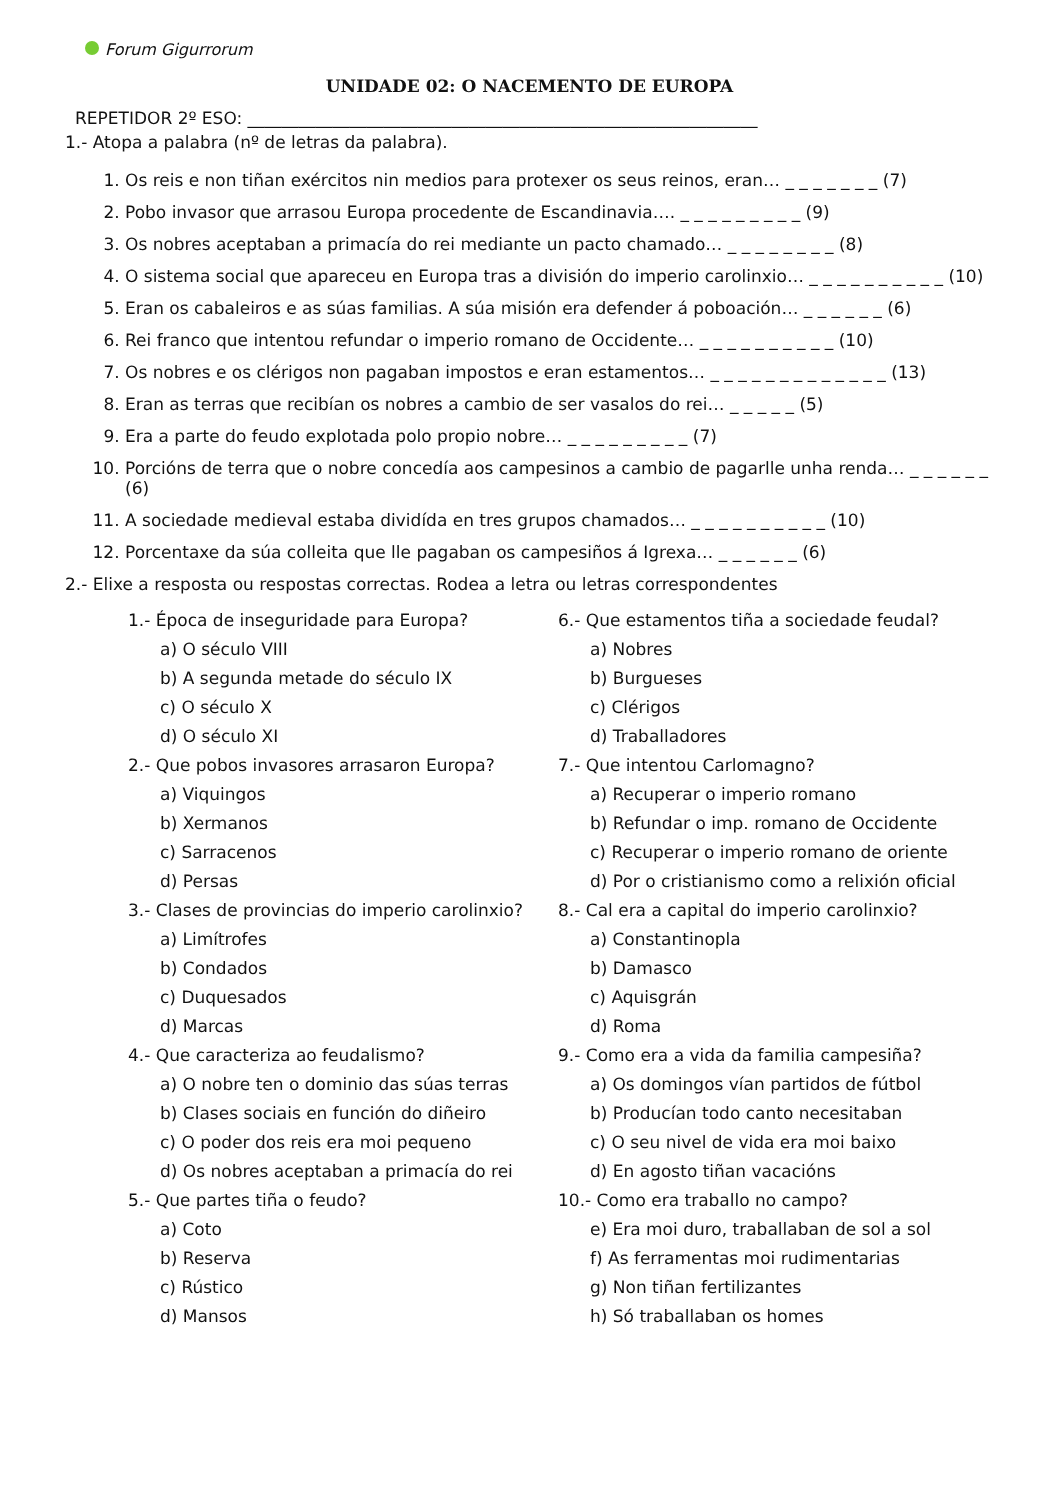Forum Gigurrorum
UNIDADE 02: O NACEMENTO DE EUROPA
REPETIDOR 2º ESO: ____________________________________________________________
1.- Atopa a palabra (nº de letras da palabra).
1. Os reis e non tiñan exércitos nin medios para protexer os seus reinos, eran… _ _ _ _ _ _ _ (7)
2. Pobo invasor que arrasou Europa procedente de Escandinavia…. _ _ _ _ _ _ _ _ _ (9)
3. Os nobres aceptaban a primacía do rei mediante un pacto chamado… _ _ _ _ _ _ _ _ (8)
4. O sistema social que apareceu en Europa tras a división do imperio carolinxio… _ _ _ _ _ _ _ _ _ _ (10)
5. Eran os cabaleiros e as súas familias. A súa misión era defender á poboación… _ _ _ _ _ _ (6)
6. Rei franco que intentou refundar o imperio romano de Occidente… _ _ _ _ _ _ _ _ _ _ (10)
7. Os nobres e os clérigos non pagaban impostos e eran estamentos… _ _ _ _ _ _ _ _ _ _ _ _ _ (13)
8. Eran as terras que recibían os nobres a cambio de ser vasalos do rei… _ _ _ _ _ (5)
9. Era a parte do feudo explotada polo propio nobre… _ _ _ _ _ _ _ _ _ (7)
10. Porcións de terra que o nobre concedía aos campesinos a cambio de pagarlle unha renda… _ _ _ _ _ _ (6)
11. A sociedade medieval estaba dividída en tres grupos chamados… _ _ _ _ _ _ _ _ _ _ (10)
12. Porcentaxe da súa colleita que lle pagaban os campesiños á Igrexa… _ _ _ _ _ _ (6)
2.- Elixe a resposta ou respostas correctas. Rodea a letra ou letras correspondentes
1.- Época de inseguridade para Europa?
a) O século VIII
b) A segunda metade do século IX
c) O século X
d) O século XI
2.- Que pobos invasores arrasaron Europa?
a) Viquingos
b) Xermanos
c) Sarracenos
d) Persas
3.- Clases de provincias do imperio carolinxio?
a) Limítrofes
b) Condados
c) Duquesados
d) Marcas
4.- Que caracteriza ao feudalismo?
a) O nobre ten o dominio das súas terras
b) Clases sociais en función do diñeiro
c) O poder dos reis era moi pequeno
d) Os nobres aceptaban a primacía do rei
5.- Que partes tiña o feudo?
a) Coto
b) Reserva
c) Rústico
d) Mansos
6.- Que estamentos tiña a sociedade feudal?
a) Nobres
b) Burgueses
c) Clérigos
d) Traballadores
7.- Que intentou Carlomagno?
a) Recuperar o imperio romano
b) Refundar o imp. romano de Occidente
c) Recuperar o imperio romano de oriente
d) Por o cristianismo como a relixión oficial
8.- Cal era a capital do imperio carolinxio?
a) Constantinopla
b) Damasco
c) Aquisgrán
d) Roma
9.- Como era a vida da familia campesiña?
a) Os domingos vían partidos de fútbol
b) Producían todo canto necesitaban
c) O seu nivel de vida era moi baixo
d) En agosto tiñan vacacións
10.- Como era traballo no campo?
e) Era moi duro, traballaban de sol a sol
f) As ferramentas moi rudimentarias
g) Non tiñan fertilizantes
h) Só traballaban os homes